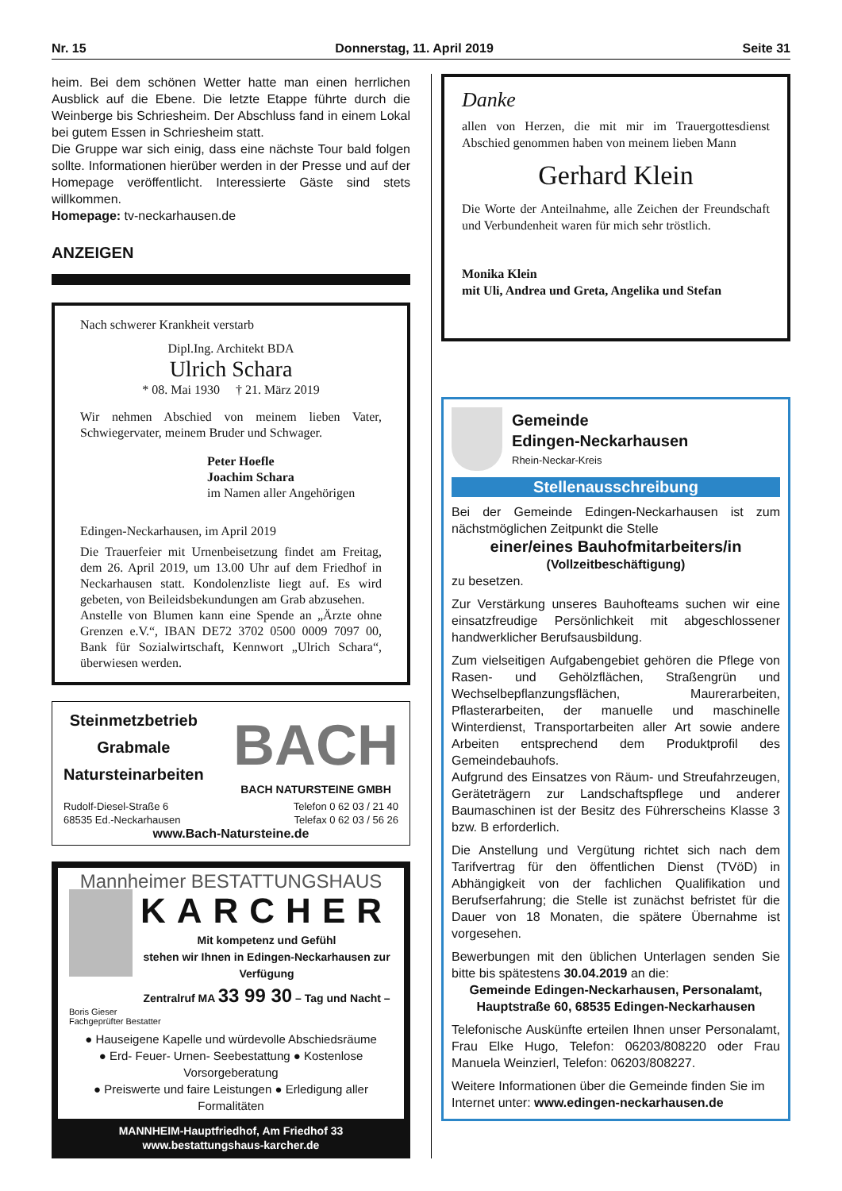Nr. 15 Donnerstag, 11. April 2019 Seite 31
heim. Bei dem schönen Wetter hatte man einen herrlichen Ausblick auf die Ebene. Die letzte Etappe führte durch die Weinberge bis Schriesheim. Der Abschluss fand in einem Lokal bei gutem Essen in Schriesheim statt.
Die Gruppe war sich einig, dass eine nächste Tour bald folgen sollte. Informationen hierüber werden in der Presse und auf der Homepage veröffentlicht. Interessierte Gäste sind stets willkommen.
Homepage: tv-neckarhausen.de
ANZEIGEN
Nach schwerer Krankheit verstarb
Dipl.Ing. Architekt BDA
Ulrich Schara
* 08. Mai 1930 † 21. März 2019
Wir nehmen Abschied von meinem lieben Vater, Schwiegervater, meinem Bruder und Schwager.
Peter Hoefle
Joachim Schara
im Namen aller Angehörigen
Edingen-Neckarhausen, im April 2019
Die Trauerfeier mit Urnenbeisetzung findet am Freitag, dem 26. April 2019, um 13.00 Uhr auf dem Friedhof in Neckarhausen statt. Kondolenzliste liegt auf. Es wird gebeten, von Beileidsbekundungen am Grab abzusehen.
Anstelle von Blumen kann eine Spende an „Ärzte ohne Grenzen e.V.“, IBAN DE72 3702 0500 0009 7097 00, Bank für Sozialwirtschaft, Kennwort „Ulrich Schara“, überwiesen werden.
Steinmetzbetrieb
Grabmale
Natursteinarbeiten
BACH
BACH NATURSTEINE GMBH
Rudolf-Diesel-Straße 6
68535 Ed.-Neckarhausen Telefon 0 62 03 / 21 40
Telefax 0 62 03 / 56 26
www.Bach-Natursteine.de
Mannheimer BESTATTUNGSHAUS
KARCHER
Mit kompetenz und Gefühl
stehen wir Ihnen in Edingen-Neckarhausen zur Verfügung
Zentralruf MA 33 99 30 – Tag und Nacht –
Boris Gieser
Fachgeprüfter Bestatter
● Hauseigene Kapelle und würdevolle Abschiedsräume
● Erd- Feuer- Urnen- Seebestattung ● Kostenlose Vorsorgeberatung
● Preiswerte und faire Leistungen ● Erledigung aller Formalitäten
MANNHEIM-Hauptfriedhof, Am Friedhof 33
www.bestattungshaus-karcher.de
Danke
allen von Herzen, die mit mir im Trauergottesdienst Abschied genommen haben von meinem lieben Mann
Gerhard Klein
Die Worte der Anteilnahme, alle Zeichen der Freundschaft und Verbundenheit waren für mich sehr tröstlich.
Monika Klein
mit Uli, Andrea und Greta, Angelika und Stefan
Gemeinde
Edingen-Neckarhausen
Rhein-Neckar-Kreis
Stellenausschreibung
Bei der Gemeinde Edingen-Neckarhausen ist zum nächstmöglichen Zeitpunkt die Stelle
einer/eines Bauhofmitarbeiters/in
(Vollzeitbeschäftigung)
zu besetzen.
Zur Verstärkung unseres Bauhofteams suchen wir eine einsatzfreudige Persönlichkeit mit abgeschlossener handwerklicher Berufsausbildung.
Zum vielseitigen Aufgabengebiet gehören die Pflege von Rasen- und Gehölzflächen, Straßengrün und Wechselbepflanzungsflächen, Maurerarbeiten, Pflasterarbeiten, der manuelle und maschinelle Winterdienst, Transportarbeiten aller Art sowie andere Arbeiten entsprechend dem Produktprofil des Gemeindebauhofs.
Aufgrund des Einsatzes von Räum- und Streufahrzeugen, Geräteträgern zur Landschaftspflege und anderer Baumaschinen ist der Besitz des Führerscheins Klasse 3 bzw. B erforderlich.
Die Anstellung und Vergütung richtet sich nach dem Tarifvertrag für den öffentlichen Dienst (TVöD) in Abhängigkeit von der fachlichen Qualifikation und Berufserfahrung; die Stelle ist zunächst befristet für die Dauer von 18 Monaten, die spätere Übernahme ist vorgesehen.
Bewerbungen mit den üblichen Unterlagen senden Sie bitte bis spätestens 30.04.2019 an die:
Gemeinde Edingen-Neckarhausen, Personalamt,
Hauptstraße 60, 68535 Edingen-Neckarhausen
Telefonische Auskünfte erteilen Ihnen unser Personalamt, Frau Elke Hugo, Telefon: 06203/808220 oder Frau Manuela Weinzierl, Telefon: 06203/808227.
Weitere Informationen über die Gemeinde finden Sie im Internet unter: www.edingen-neckarhausen.de